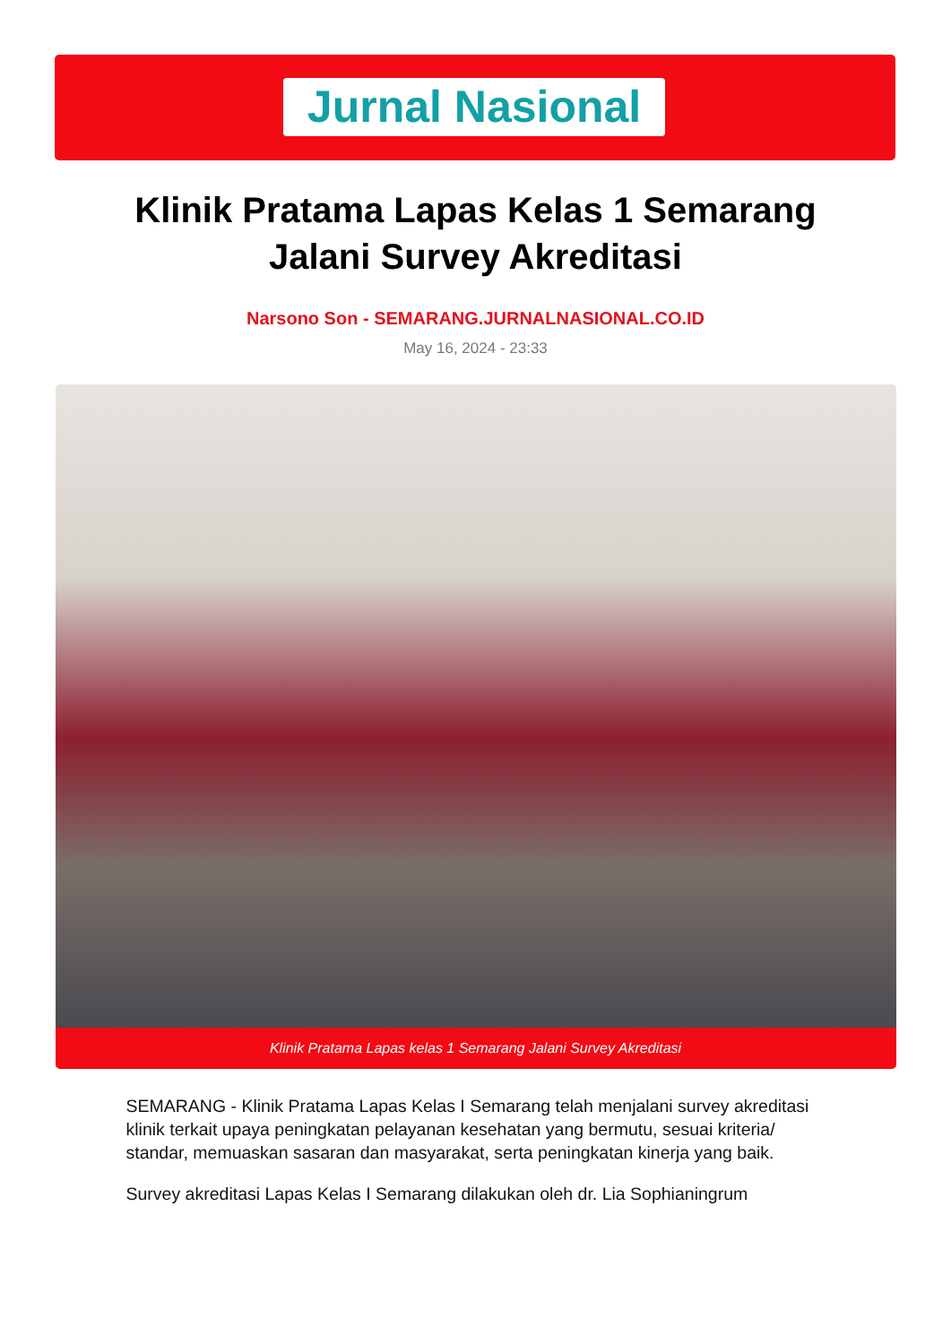Jurnal Nasional
Klinik Pratama Lapas Kelas 1 Semarang Jalani Survey Akreditasi
Narsono Son - SEMARANG.JURNALNASIONAL.CO.ID
May 16, 2024 - 23:33
Klinik Pratama Lapas kelas 1 Semarang Jalani Survey Akreditasi
SEMARANG - Klinik Pratama Lapas Kelas I Semarang telah menjalani survey akreditasi klinik terkait upaya peningkatan pelayanan kesehatan yang bermutu, sesuai kriteria/ standar, memuaskan sasaran dan masyarakat, serta peningkatan kinerja yang baik.
Survey akreditasi Lapas Kelas I Semarang dilakukan oleh dr. Lia Sophianingrum